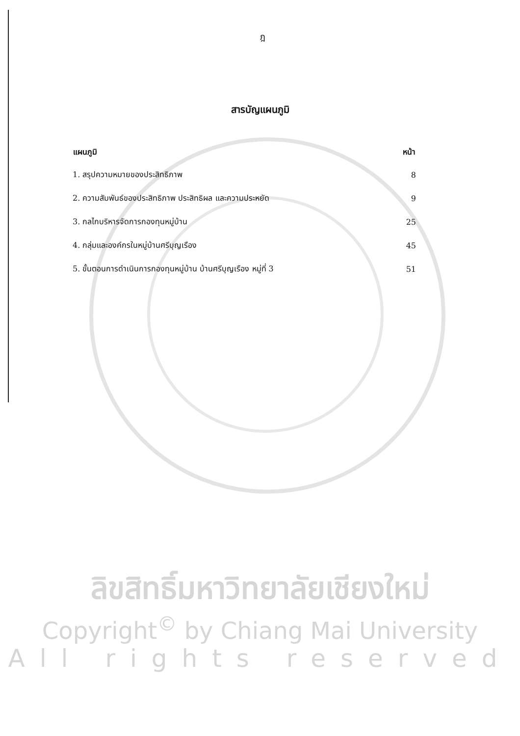ฎ
สารบัญแผนภูมิ
| แผนภูมิ | หน้า |
| --- | --- |
| 1. สรุปความหมายของประสิทธิภาพ | 8 |
| 2. ความสัมพันธ์ของประสิทธิภาพ ประสิทธิผล และความประหยัด | 9 |
| 3. กลไกบริหารจัดการกองทุนหมู่บ้าน | 25 |
| 4. กลุ่มและองค์กรในหมู่บ้านศรีบุญเรือง | 45 |
| 5. ขั้นตอนการดำเนินการกองทุนหมู่บ้าน บ้านศรีบุญเรือง หมู่ที่ 3 | 51 |
ลิขสิทธิ์มหาวิทยาลัยเชียงใหม่
Copyright<sup>©</sup> by Chiang Mai University
All rights reserved